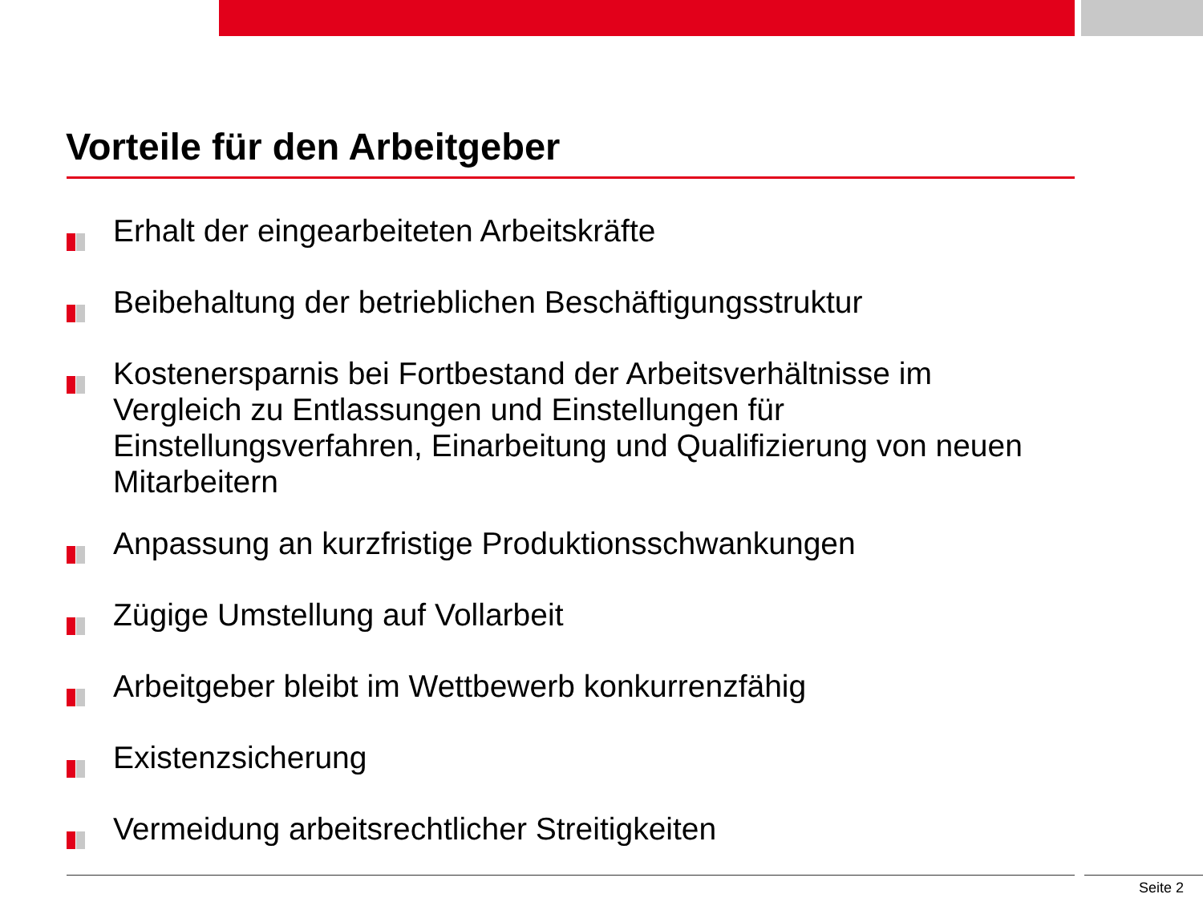Vorteile für den Arbeitgeber
Erhalt der eingearbeiteten Arbeitskräfte
Beibehaltung der betrieblichen Beschäftigungsstruktur
Kostenersparnis bei Fortbestand der Arbeitsverhältnisse im Vergleich zu Entlassungen und Einstellungen für Einstellungsverfahren, Einarbeitung und Qualifizierung von neuen Mitarbeitern
Anpassung an kurzfristige Produktionsschwankungen
Zügige Umstellung auf Vollarbeit
Arbeitgeber bleibt im Wettbewerb konkurrenzfähig
Existenzsicherung
Vermeidung arbeitsrechtlicher Streitigkeiten
Seite 2